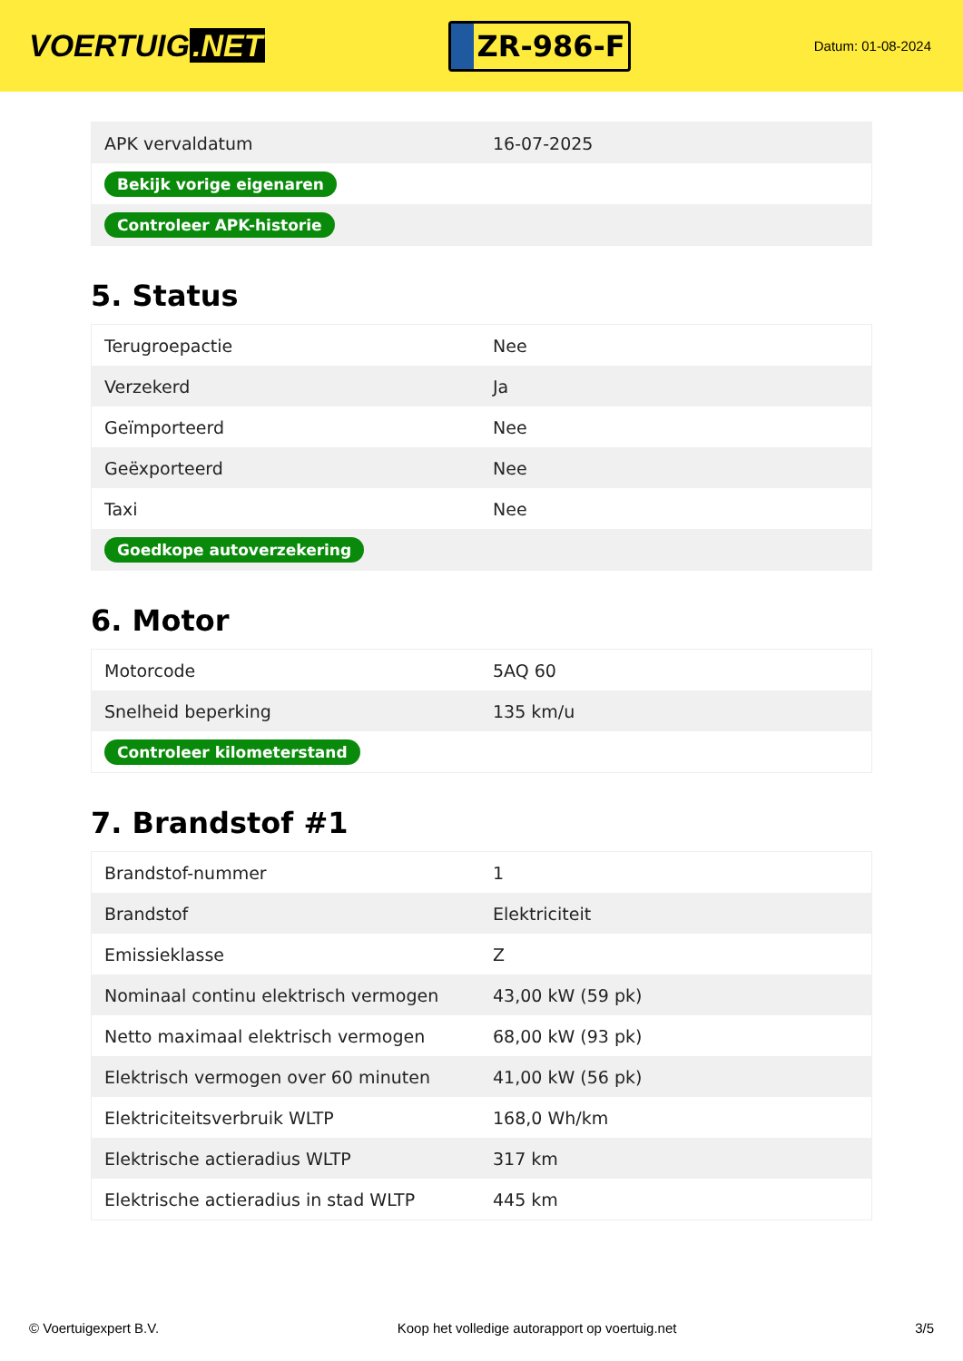VOERTUIG.NET
ZR-986-F
Datum: 01-08-2024
| APK vervaldatum | 16-07-2025 |
| Bekijk vorige eigenaren | |
| Controleer APK-historie | |
5. Status
| Terugroepactie | Nee |
| Verzekerd | Ja |
| Geïmporteerd | Nee |
| Geëxporteerd | Nee |
| Taxi | Nee |
| Goedkope autoverzekering | |
6. Motor
| Motorcode | 5AQ 60 |
| Snelheid beperking | 135 km/u |
| Controleer kilometerstand | |
7. Brandstof #1
| Brandstof-nummer | 1 |
| Brandstof | Elektriciteit |
| Emissieklasse | Z |
| Nominaal continu elektrisch vermogen | 43,00 kW (59 pk) |
| Netto maximaal elektrisch vermogen | 68,00 kW (93 pk) |
| Elektrisch vermogen over 60 minuten | 41,00 kW (56 pk) |
| Elektriciteitsverbruik WLTP | 168,0 Wh/km |
| Elektrische actieradius WLTP | 317 km |
| Elektrische actieradius in stad WLTP | 445 km |
© Voertuigexpert B.V. Koop het volledige autorapport op voertuig.net 3/5